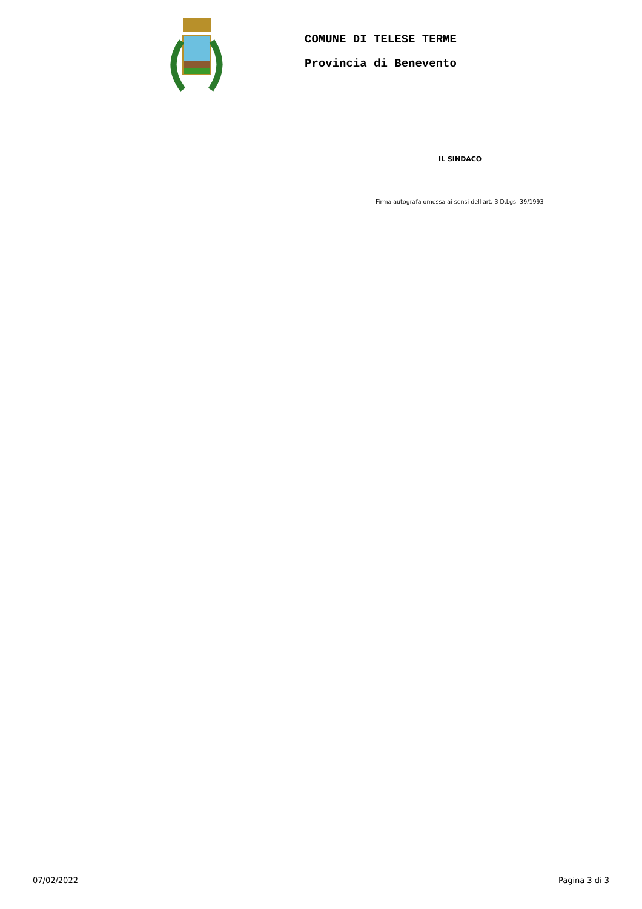COMUNE DI TELESE TERME
Provincia di Benevento
IL SINDACO
Firma autografa omessa ai sensi dell'art. 3 D.Lgs. 39/1993
07/02/2022 Pagina 3 di 3